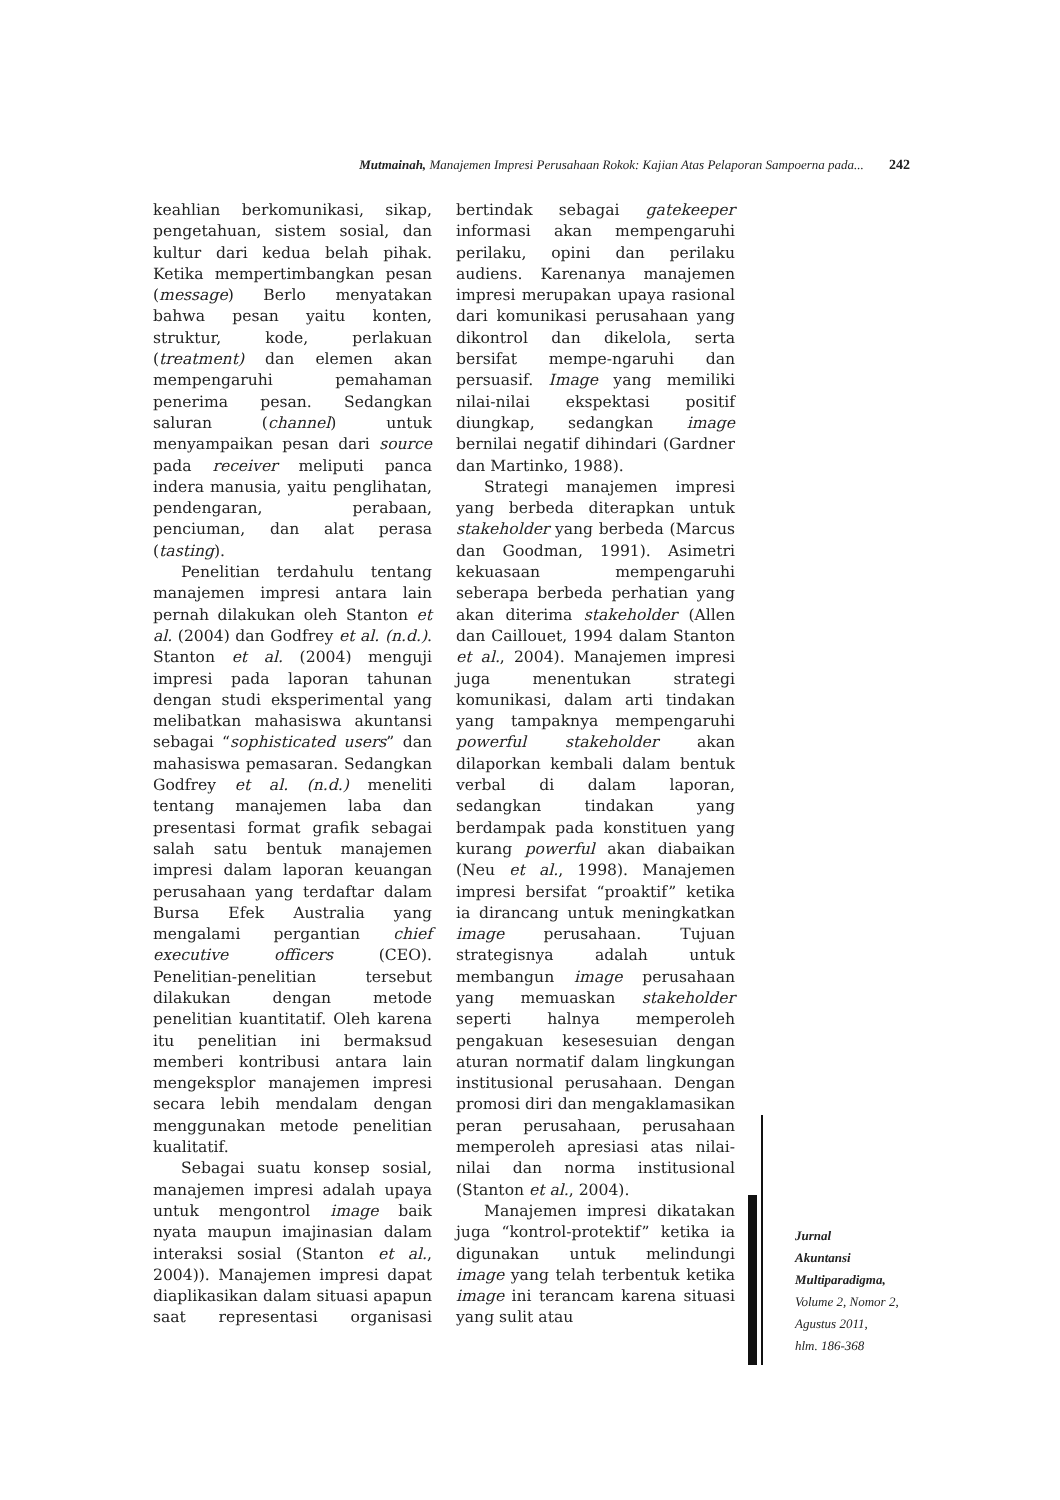Mutmainah, Manajemen Impresi Perusahaan Rokok: Kajian Atas Pelaporan Sampoerna pada... 242
keahlian berkomunikasi, sikap, pengetahuan, sistem sosial, dan kultur dari kedua belah pihak. Ketika mempertimbangkan pesan (message) Berlo menyatakan bahwa pesan yaitu konten, struktur, kode, perlakuan (treatment) dan elemen akan mempengaruhi pemahaman penerima pesan. Sedangkan saluran (channel) untuk menyampaikan pesan dari source pada receiver meliputi panca indera manusia, yaitu penglihatan, pendengaran, perabaan, penciuman, dan alat perasa (tasting).
Penelitian terdahulu tentang manajemen impresi antara lain pernah dilakukan oleh Stanton et al. (2004) dan Godfrey et al. (n.d.). Stanton et al. (2004) menguji impresi pada laporan tahunan dengan studi eksperimental yang melibatkan mahasiswa akuntansi sebagai “sophisticated users” dan mahasiswa pemasaran. Sedangkan Godfrey et al. (n.d.) meneliti tentang manajemen laba dan presentasi format grafik sebagai salah satu bentuk manajemen impresi dalam laporan keuangan perusahaan yang terdaftar dalam Bursa Efek Australia yang mengalami pergantian chief executive officers (CEO). Penelitian-penelitian tersebut dilakukan dengan metode penelitian kuantitatif. Oleh karena itu penelitian ini bermaksud memberi kontribusi antara lain mengeksplor manajemen impresi secara lebih mendalam dengan menggunakan metode penelitian kualitatif.
Sebagai suatu konsep sosial, manajemen impresi adalah upaya untuk mengontrol image baik nyata maupun imajinasian dalam interaksi sosial (Stanton et al., 2004)). Manajemen impresi dapat diaplikasikan dalam situasi apapun saat representasi organisasi bertindak sebagai gatekeeper informasi akan mempengaruhi perilaku, opini dan perilaku audiens. Karenanya manajemen impresi merupakan upaya rasional dari komunikasi perusahaan yang dikontrol dan dikelola, serta bersifat mempe-ngaruhi dan persuasif. Image yang memiliki nilai-nilai ekspektasi positif diungkap, sedangkan image bernilai negatif dihindari (Gardner dan Martinko, 1988).
Strategi manajemen impresi yang berbeda diterapkan untuk stakeholder yang berbeda (Marcus dan Goodman, 1991). Asimetri kekuasaan mempengaruhi seberapa berbeda perhatian yang akan diterima stakeholder (Allen dan Caillouet, 1994 dalam Stanton et al., 2004). Manajemen impresi juga menentukan strategi komunikasi, dalam arti tindakan yang tampaknya mempengaruhi powerful stakeholder akan dilaporkan kembali dalam bentuk verbal di dalam laporan, sedangkan tindakan yang berdampak pada konstituen yang kurang powerful akan diabaikan (Neu et al., 1998). Manajemen impresi bersifat “proaktif” ketika ia dirancang untuk meningkatkan image perusahaan. Tujuan strategisnya adalah untuk membangun image perusahaan yang memuaskan stakeholder seperti halnya memperoleh pengakuan kesesesuian dengan aturan normatif dalam lingkungan institusional perusahaan. Dengan promosi diri dan mengaklamasikan peran perusahaan, perusahaan memperoleh apresiasi atas nilai-nilai dan norma institusional (Stanton et al., 2004).
Manajemen impresi dikatakan juga “kontrol-protektif” ketika ia digunakan untuk melindungi image yang telah terbentuk ketika image ini terancam karena situasi yang sulit atau
Jurnal
Akuntansi
Multiparadigma,
Volume 2, Nomor 2,
Agustus 2011,
hlm. 186-368